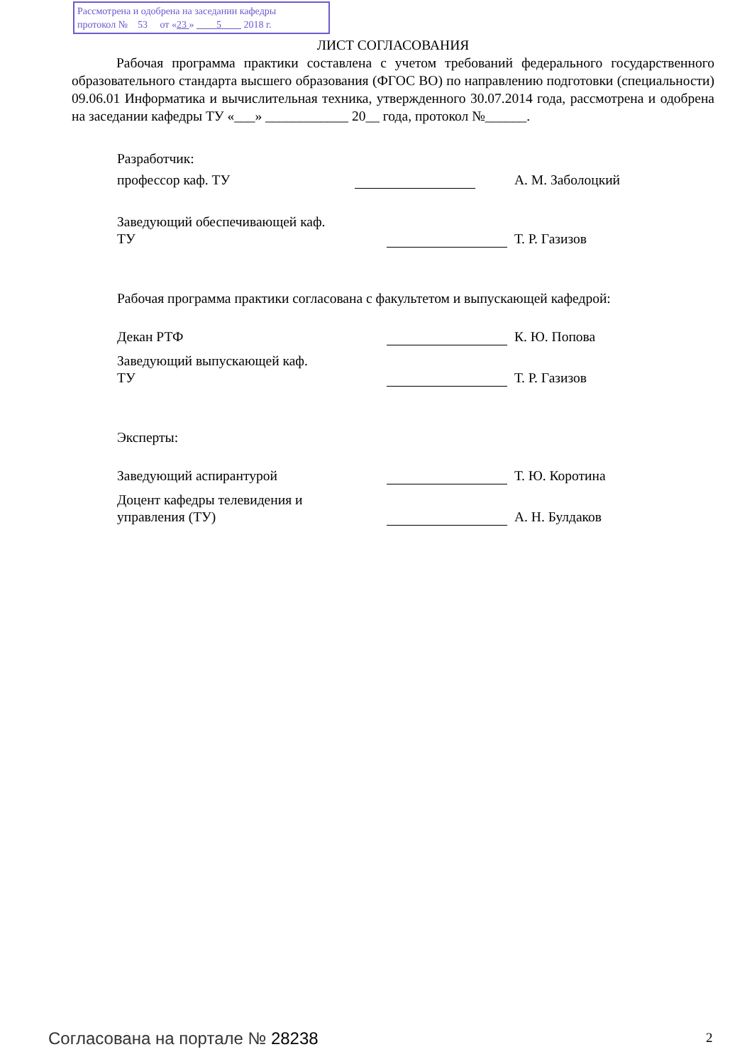Рассмотрена и одобрена на заседании кафедры
протокол № 53 от «23 » 5 2018 г.
ЛИСТ СОГЛАСОВАНИЯ
Рабочая программа практики составлена с учетом требований федерального государственного образовательного стандарта высшего образования (ФГОС ВО) по направлению подготовки (специальности) 09.06.01 Информатика и вычислительная техника, утвержденного 30.07.2014 года, рассмотрена и одобрена на заседании кафедры ТУ «___» ____________ 20__ года, протокол №______.
Разработчик:
профессор каф. ТУ А. М. Заболоцкий
Заведующий обеспечивающей каф.
ТУ
Т. Р. Газизов
Рабочая программа практики согласована с факультетом и выпускающей кафедрой:
Декан РТФ К. Ю. Попова
Заведующий выпускающей каф.
ТУ
Т. Р. Газизов
Эксперты:
Заведующий аспирантурой Т. Ю. Коротина
Доцент кафедры телевидения и
управления (ТУ)
А. Н. Булдаков
Согласована на портале № 28238 2